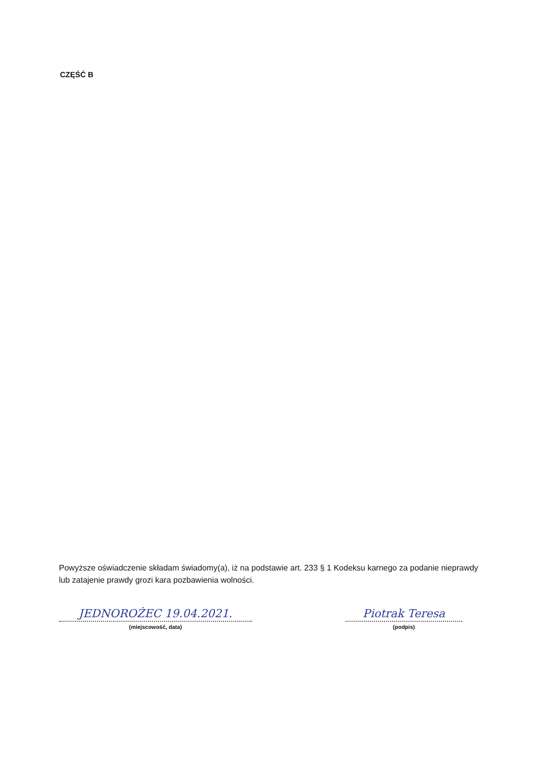CZĘŚĆ B
Powyższe oświadczenie składam świadomy(a), iż na podstawie art. 233 § 1 Kodeksu karnego za podanie nieprawdy lub zatajenie prawdy grozi kara pozbawienia wolności.
JEDNOROŻEC 19.04.2021.
(miejscowość, data)
Piotrak Teresa
(podpis)